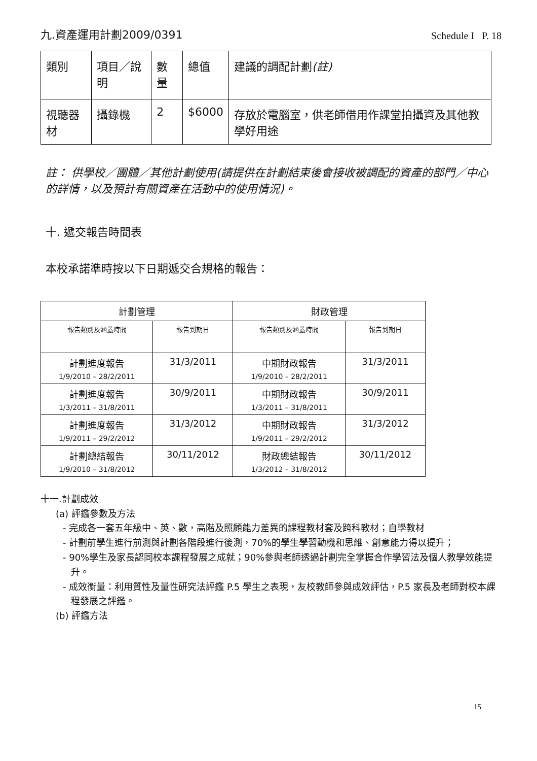九.資產運用計劃2009/0391
Schedule I P. 18
| 類別 | 項目／說明 | 數量 | 總值 | 建議的調配計劃 (註) |
| --- | --- | --- | --- | --- |
| 視聽器材 | 攝錄機 | 2 | $6000 | 存放於電腦室，供老師借用作課堂拍攝資及其他教學好用途 |
註： 供學校／團體／其他計劃使用(請提供在計劃結束後會接收被調配的資產的部門／中心的詳情，以及預計有關資產在活動中的使用情況)。
十. 遞交報告時間表
本校承諾準時按以下日期遞交合規格的報告：
| 計劃管理 | | 財政管理 | |
| --- | --- | --- | --- |
| 報告類別及涵蓋時間 | 報告到期日 | 報告類別及涵蓋時間 | 報告到期日 |
| 計劃進度報告 1/9/2010 – 28/2/2011 | 31/3/2011 | 中期財政報告 1/9/2010 – 28/2/2011 | 31/3/2011 |
| 計劃進度報告 1/3/2011 – 31/8/2011 | 30/9/2011 | 中期財政報告 1/3/2011 – 31/8/2011 | 30/9/2011 |
| 計劃進度報告 1/9/2011 – 29/2/2012 | 31/3/2012 | 中期財政報告 1/9/2011 – 29/2/2012 | 31/3/2012 |
| 計劃總結報告 1/9/2010 – 31/8/2012 | 30/11/2012 | 財政總結報告 1/3/2012 – 31/8/2012 | 30/11/2012 |
十一.計劃成效
(a) 評鑑參數及方法
- 完成各一套五年級中、英、數，高階及照顧能力差異的課程教材套及跨科教材；自學教材
- 計劃前學生進行前測與計劃各階段進行後測，70%的學生學習動機和思維、創意能力得以提升；
- 90%學生及家長認同校本課程發展之成就；90%參與老師透過計劃完全掌握合作學習法及個人教學效能提升。
- 成效衡量：利用質性及量性研究法評鑑 P.5 學生之表現，友校教師參與成效評估，P.5 家長及老師對校本課程發展之評鑑。
(b) 評鑑方法
15